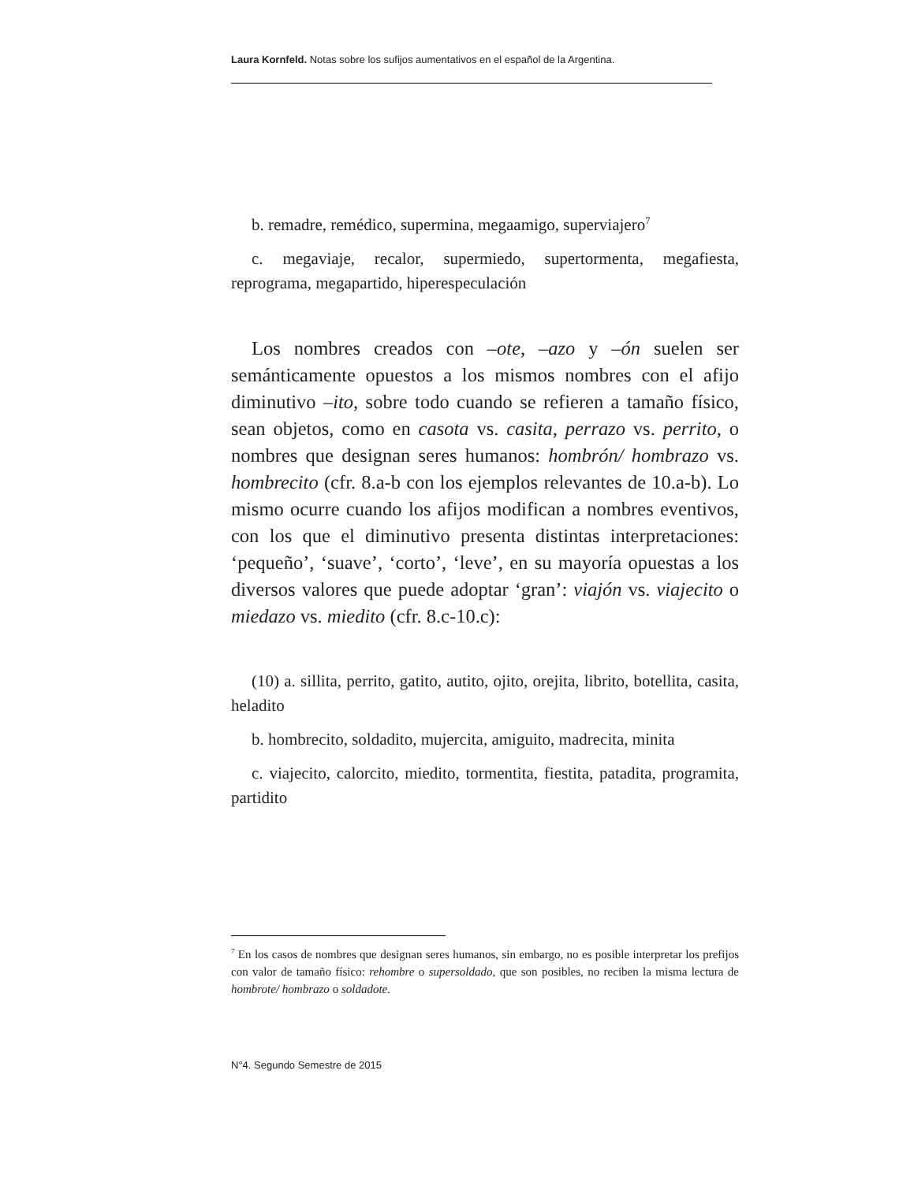Laura Kornfeld. Notas sobre los sufijos aumentativos en el español de la Argentina.
b. remadre, remédico, supermina, megaamigo, superviajero<sup>7</sup>
c. megaviaje, recalor, supermiedo, supertormenta, megafiesta, reprograma, megapartido, hiperespeculación
Los nombres creados con –ote, –azo y –ón suelen ser semánticamente opuestos a los mismos nombres con el afijo diminutivo –ito, sobre todo cuando se refieren a tamaño físico, sean objetos, como en casota vs. casita, perrazo vs. perrito, o nombres que designan seres humanos: hombrón/ hombrazo vs. hombrecito (cfr. 8.a-b con los ejemplos relevantes de 10.a-b). Lo mismo ocurre cuando los afijos modifican a nombres eventivos, con los que el diminutivo presenta distintas interpretaciones: ‘pequeño’, ‘suave’, ‘corto’, ‘leve’, en su mayoría opuestas a los diversos valores que puede adoptar ‘gran’: viajón vs. viajecito o miedazo vs. miedito (cfr. 8.c-10.c):
(10) a. sillita, perrito, gatito, autito, ojito, orejita, librito, botellita, casita, heladito
b. hombrecito, soldadito, mujercita, amiguito, madrecita, minita
c. viajecito, calorcito, miedito, tormentita, fiestita, patadita, programita, partidito
<sup>7</sup> En los casos de nombres que designan seres humanos, sin embargo, no es posible interpretar los prefijos con valor de tamaño físico: rehombre o supersoldado, que son posibles, no reciben la misma lectura de hombrote/ hombrazo o soldadote.
N°4. Segundo Semestre de 2015